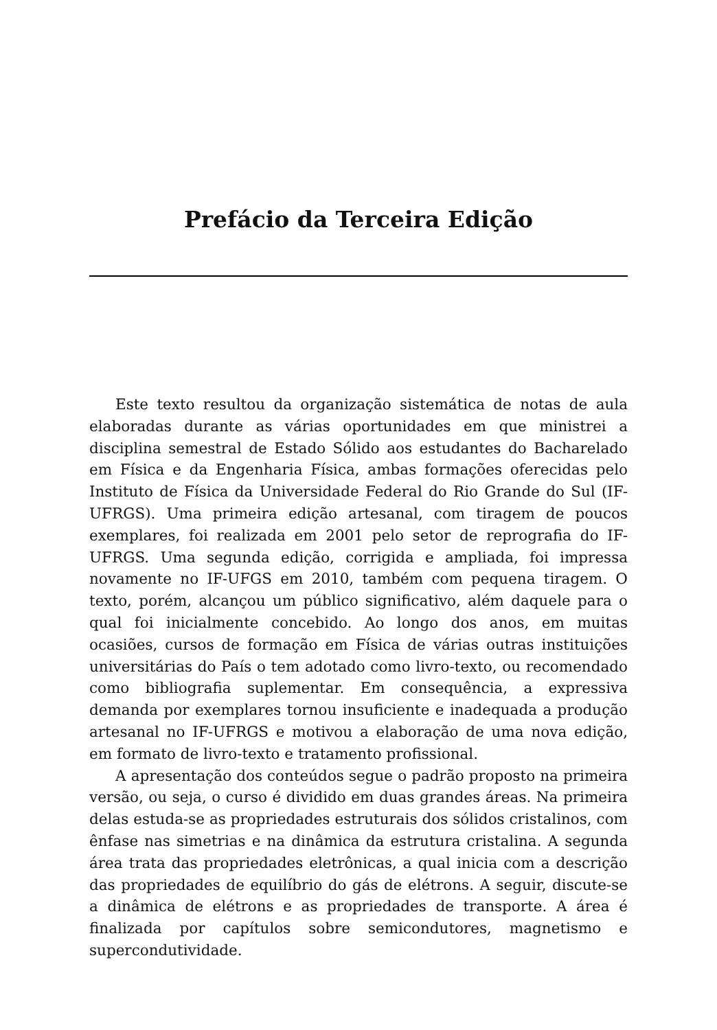Prefácio da Terceira Edição
Este texto resultou da organização sistemática de notas de aula elaboradas durante as várias oportunidades em que ministrei a disciplina semestral de Estado Sólido aos estudantes do Bacharelado em Física e da Engenharia Física, ambas formações oferecidas pelo Instituto de Física da Universidade Federal do Rio Grande do Sul (IF-UFRGS). Uma primeira edição artesanal, com tiragem de poucos exemplares, foi realizada em 2001 pelo setor de reprografia do IF-UFRGS. Uma segunda edição, corrigida e ampliada, foi impressa novamente no IF-UFGS em 2010, também com pequena tiragem. O texto, porém, alcançou um público significativo, além daquele para o qual foi inicialmente concebido. Ao longo dos anos, em muitas ocasiões, cursos de formação em Física de várias outras instituições universitárias do País o tem adotado como livro-texto, ou recomendado como bibliografia suplementar. Em consequência, a expressiva demanda por exemplares tornou insuficiente e inadequada a produção artesanal no IF-UFRGS e motivou a elaboração de uma nova edição, em formato de livro-texto e tratamento profissional.
A apresentação dos conteúdos segue o padrão proposto na primeira versão, ou seja, o curso é dividido em duas grandes áreas. Na primeira delas estuda-se as propriedades estruturais dos sólidos cristalinos, com ênfase nas simetrias e na dinâmica da estrutura cristalina. A segunda área trata das propriedades eletrônicas, a qual inicia com a descrição das propriedades de equilíbrio do gás de elétrons. A seguir, discute-se a dinâmica de elétrons e as propriedades de transporte. A área é finalizada por capítulos sobre semicondutores, magnetismo e supercondutividade.